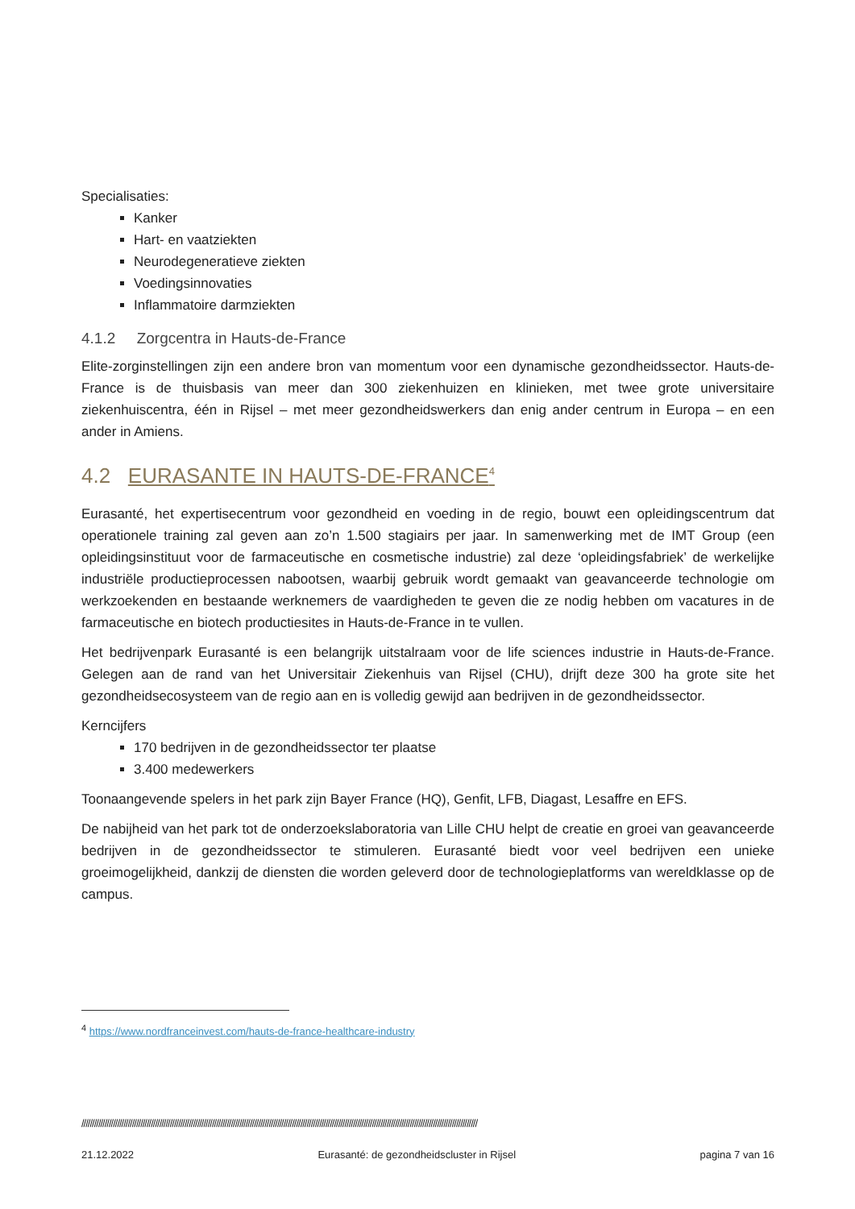Specialisaties:
Kanker
Hart- en vaatziekten
Neurodegeneratieve ziekten
Voedingsinnovaties
Inflammatoire darmziekten
4.1.2 Zorgcentra in Hauts-de-France
Elite-zorginstellingen zijn een andere bron van momentum voor een dynamische gezondheidssector. Hauts-de-France is de thuisbasis van meer dan 300 ziekenhuizen en klinieken, met twee grote universitaire ziekenhuiscentra, één in Rijsel – met meer gezondheidswerkers dan enig ander centrum in Europa – en een ander in Amiens.
4.2 EURASANTE IN HAUTS-DE-FRANCE<sup>4</sup>
Eurasanté, het expertisecentrum voor gezondheid en voeding in de regio, bouwt een opleidingscentrum dat operationele training zal geven aan zo’n 1.500 stagiairs per jaar. In samenwerking met de IMT Group (een opleidingsinstituut voor de farmaceutische en cosmetische industrie) zal deze ‘opleidingsfabriek’ de werkelijke industriële productieprocessen nabootsen, waarbij gebruik wordt gemaakt van geavanceerde technologie om werkzoekenden en bestaande werknemers de vaardigheden te geven die ze nodig hebben om vacatures in de farmaceutische en biotech productiesites in Hauts-de-France in te vullen.
Het bedrijvenpark Eurasanté is een belangrijk uitstalraam voor de life sciences industrie in Hauts-de-France. Gelegen aan de rand van het Universitair Ziekenhuis van Rijsel (CHU), drijft deze 300 ha grote site het gezondheidsecosysteem van de regio aan en is volledig gewijd aan bedrijven in de gezondheidssector.
Kerncijfers
170 bedrijven in de gezondheidssector ter plaatse
3.400 medewerkers
Toonaangevende spelers in het park zijn Bayer France (HQ), Genfit, LFB, Diagast, Lesaffre en EFS.
De nabijheid van het park tot de onderzoekslaboratoria van Lille CHU helpt de creatie en groei van geavanceerde bedrijven in de gezondheidssector te stimuleren. Eurasanté biedt voor veel bedrijven een unieke groeimogelijkheid, dankzij de diensten die worden geleverd door de technologieplatforms van wereldklasse op de campus.
<sup>4</sup> https://www.nordfranceinvest.com/hauts-de-france-healthcare-industry
////////////////////////////////////////////////////////////////////////////////////////////////////////////////////////////////////////////////////////////////////////////////////////////
21.12.2022 Eurasanté: de gezondheidscluster in Rijsel pagina 7 van 16